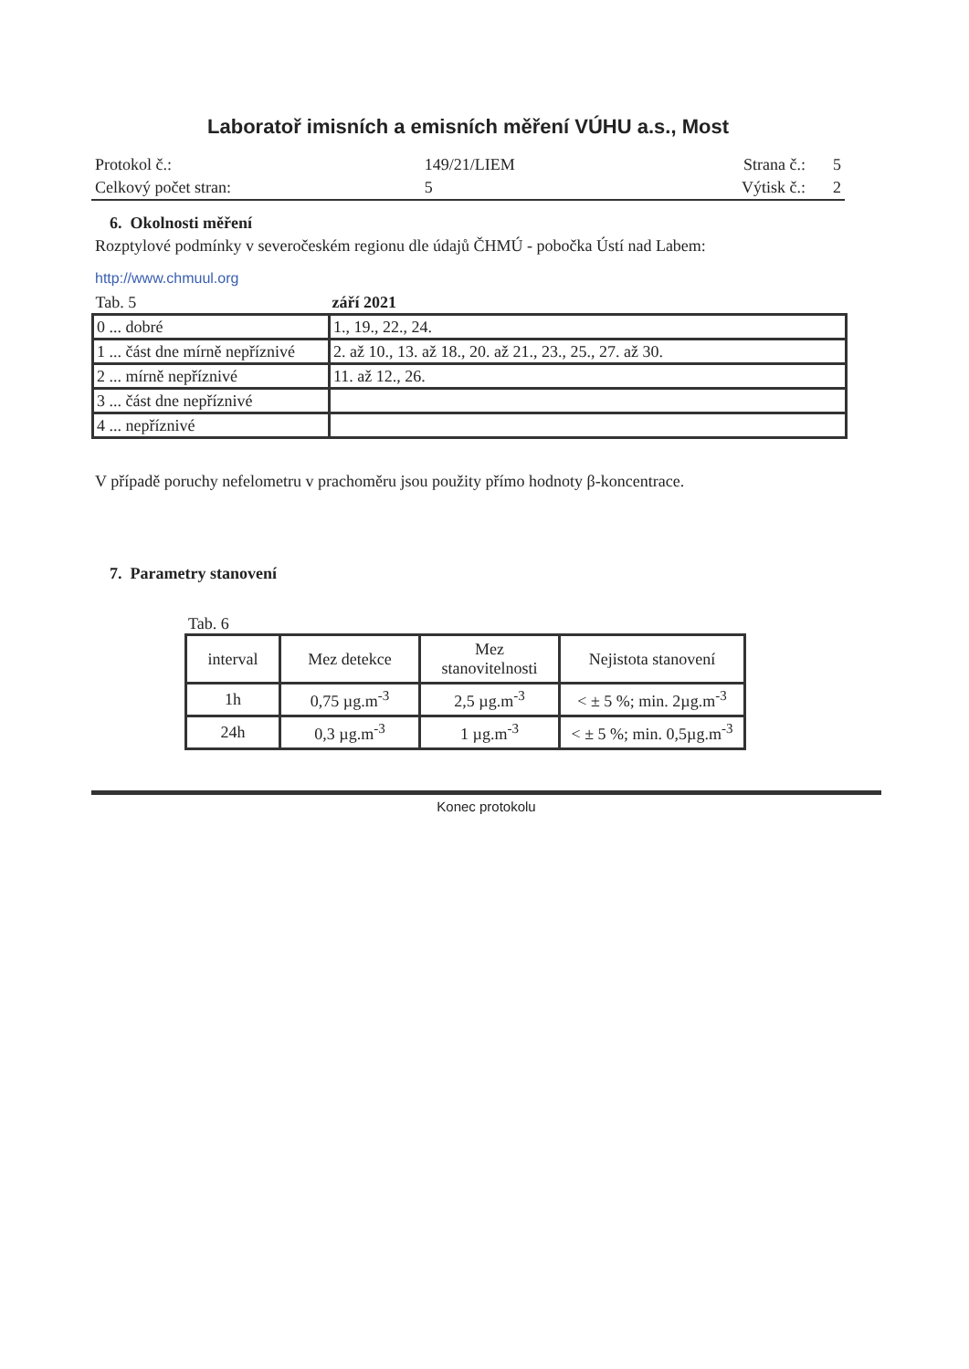Laboratoř imisních a emisních měření VÚHU a.s., Most
| Protokol č.: | 149/21/LIEM | Strana č.: | 5 |
| Celkový počet stran: | 5 | Výtisk č.: | 2 |
6. Okolnosti měření
Rozptylové podmínky v severočeském regionu dle údajů ČHMÚ - pobočka Ústí nad Labem:
http://www.chmuul.org
| Tab. 5 | září 2021 |
| 0 ... dobré | 1., 19., 22., 24. |
| 1 ... část dne mírně nepříznivé | 2. až 10., 13. až 18., 20. až 21., 23., 25., 27. až 30. |
| 2 ... mírně nepříznivé | 11. až 12., 26. |
| 3 ... část dne nepříznivé | |
| 4 ... nepříznivé | |
V případě poruchy nefelometru v prachoměru jsou použity přímo hodnoty β-koncentrace.
7. Parametry stanovení
Tab. 6
| interval | Mez detekce | Mez stanovitelnosti | Nejistota stanovení |
| --- | --- | --- | --- |
| 1h | 0,75 µg.m<sup>-3</sup> | 2,5 µg.m<sup>-3</sup> | < ± 5 %; min. 2µg.m<sup>-3</sup> |
| 24h | 0,3 µg.m<sup>-3</sup> | 1 µg.m<sup>-3</sup> | < ± 5 %; min. 0,5µg.m<sup>-3</sup> |
Konec protokolu